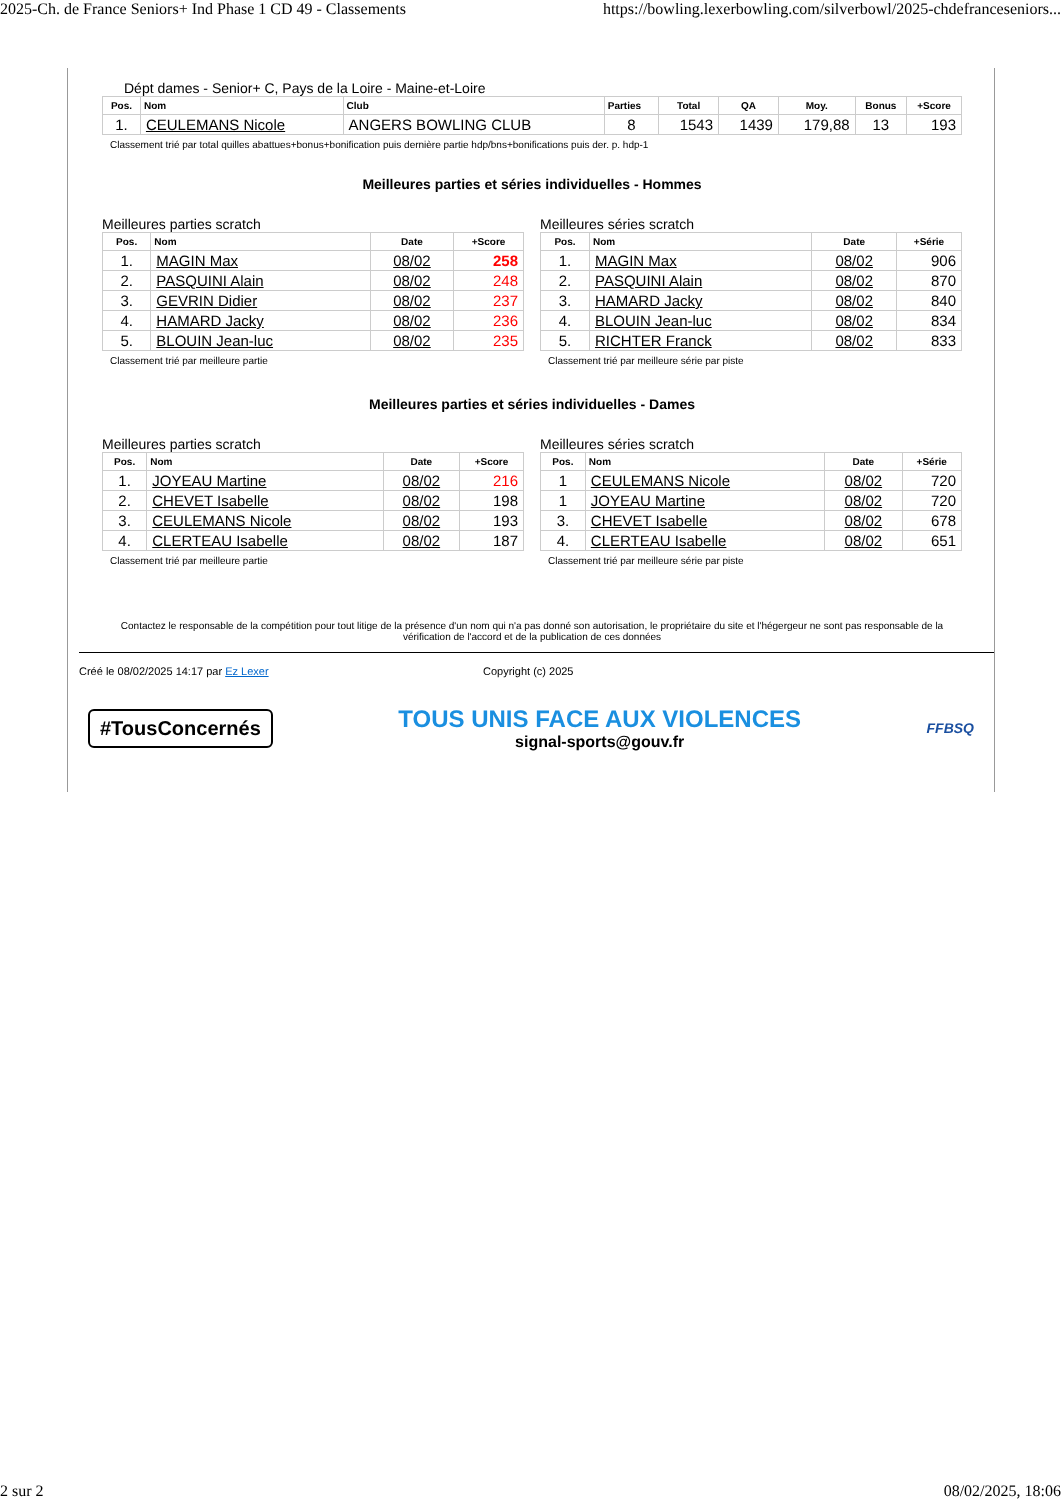2025-Ch. de France Seniors+ Ind Phase 1 CD 49 - Classements https://bowling.lexerbowling.com/silverbowl/2025-chdefranceseniors...
Dépt dames - Senior+ C, Pays de la Loire - Maine-et-Loire
| Pos. | Nom | Club | Parties | Total | QA | Moy. | Bonus | +Score |
| --- | --- | --- | --- | --- | --- | --- | --- | --- |
| 1. | CEULEMANS Nicole | ANGERS BOWLING CLUB | 8 | 1543 | 1439 | 179,88 | 13 | 193 |
Classement trié par total quilles abattues+bonus+bonification puis dernière partie hdp/bns+bonifications puis der. p. hdp-1
Meilleures parties et séries individuelles - Hommes
Meilleures parties scratch
| Pos. | Nom | Date | +Score |
| --- | --- | --- | --- |
| 1. | MAGIN Max | 08/02 | 258 |
| 2. | PASQUINI Alain | 08/02 | 248 |
| 3. | GEVRIN Didier | 08/02 | 237 |
| 4. | HAMARD Jacky | 08/02 | 236 |
| 5. | BLOUIN Jean-luc | 08/02 | 235 |
Classement trié par meilleure partie
Meilleures séries scratch
| Pos. | Nom | Date | +Série |
| --- | --- | --- | --- |
| 1. | MAGIN Max | 08/02 | 906 |
| 2. | PASQUINI Alain | 08/02 | 870 |
| 3. | HAMARD Jacky | 08/02 | 840 |
| 4. | BLOUIN Jean-luc | 08/02 | 834 |
| 5. | RICHTER Franck | 08/02 | 833 |
Classement trié par meilleure série par piste
Meilleures parties et séries individuelles - Dames
Meilleures parties scratch
| Pos. | Nom | Date | +Score |
| --- | --- | --- | --- |
| 1. | JOYEAU Martine | 08/02 | 216 |
| 2. | CHEVET Isabelle | 08/02 | 198 |
| 3. | CEULEMANS Nicole | 08/02 | 193 |
| 4. | CLERTEAU Isabelle | 08/02 | 187 |
Classement trié par meilleure partie
Meilleures séries scratch
| Pos. | Nom | Date | +Série |
| --- | --- | --- | --- |
| 1 | CEULEMANS Nicole | 08/02 | 720 |
| 1 | JOYEAU Martine | 08/02 | 720 |
| 3. | CHEVET Isabelle | 08/02 | 678 |
| 4. | CLERTEAU Isabelle | 08/02 | 651 |
Classement trié par meilleure série par piste
Contactez le responsable de la compétition pour tout litige de la présence d'un nom qui n'a pas donné son autorisation, le propriétaire du site et l'hégergeur ne sont pas responsable de la vérification de l'accord et de la publication de ces données
Créé le 08/02/2025 14:17 par Ez Lexer Copyright (c) 2025
#TousConcernés
TOUS UNIS FACE AUX VIOLENCES
signal-sports@gouv.fr
FFBSQ
2 sur 2 08/02/2025, 18:06